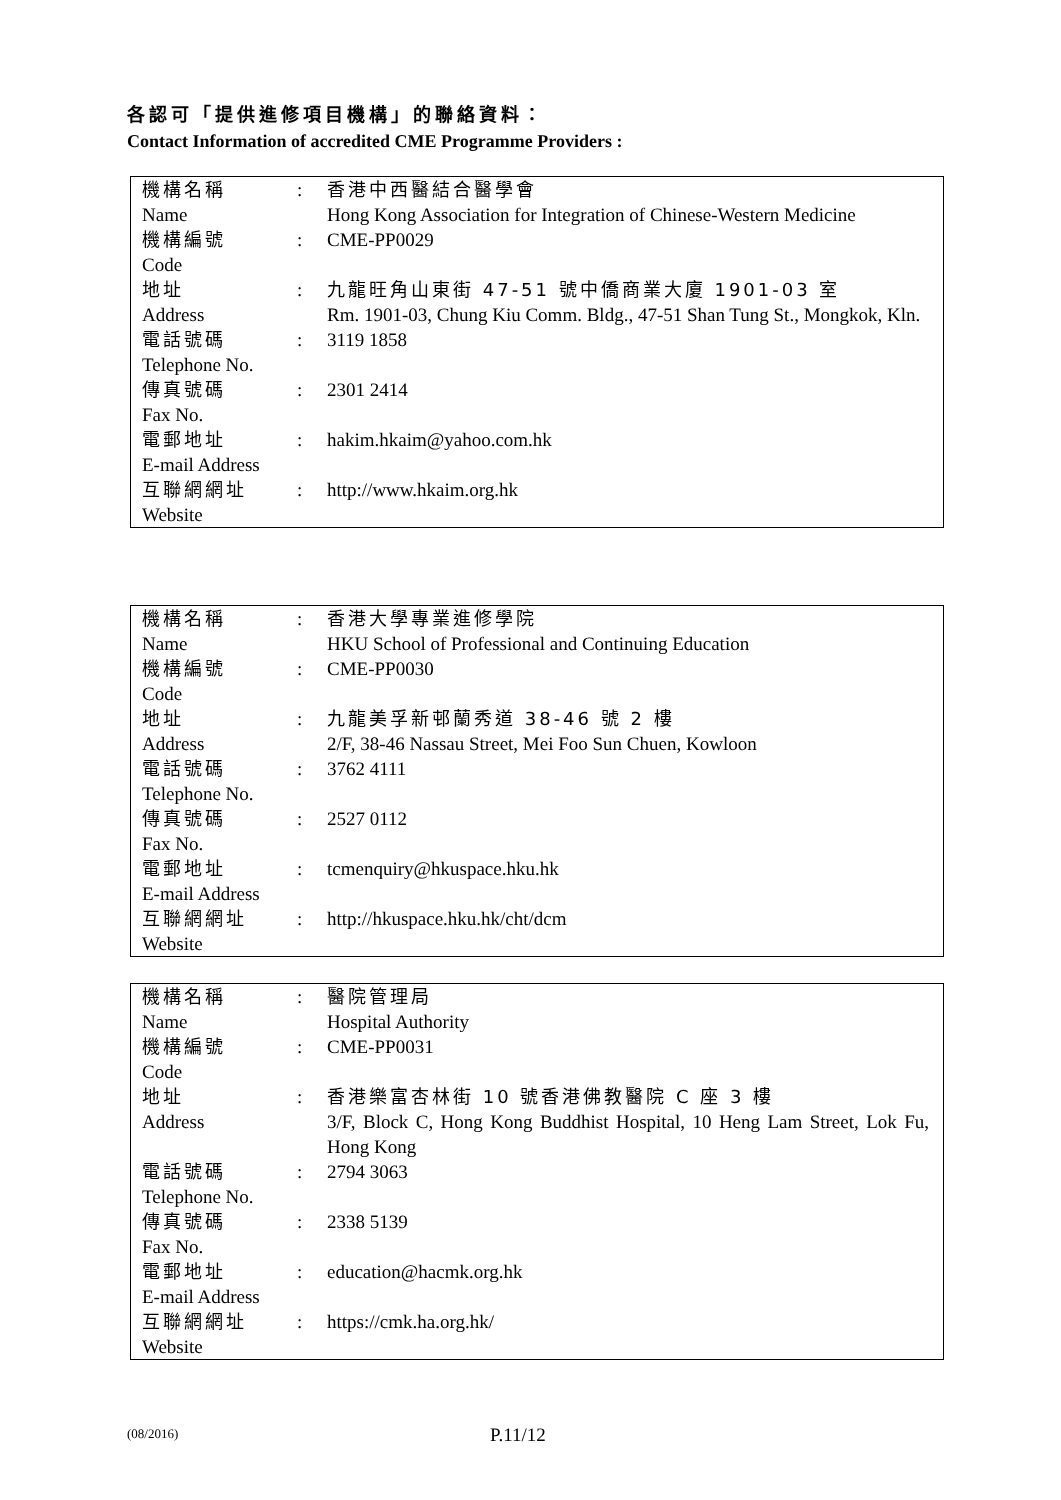各認可「提供進修項目機構」的聯絡資料：
Contact Information of accredited CME Programme Providers :
| 機構名稱 Name | : | 香港中西醫結合醫學會 Hong Kong Association for Integration of Chinese-Western Medicine |
| 機構編號 Code | : | CME-PP0029 |
| 地址 Address | : | 九龍旺角山東街 47-51 號中僑商業大廈 1901-03 室 Rm. 1901-03, Chung Kiu Comm. Bldg., 47-51 Shan Tung St., Mongkok, Kln. |
| 電話號碼 Telephone No. | : | 3119 1858 |
| 傳真號碼 Fax No. | : | 2301 2414 |
| 電郵地址 E-mail Address | : | hakim.hkaim@yahoo.com.hk |
| 互聯網網址 Website | : | http://www.hkaim.org.hk |
| 機構名稱 Name | : | 香港大學專業進修學院 HKU School of Professional and Continuing Education |
| 機構編號 Code | : | CME-PP0030 |
| 地址 Address | : | 九龍美孚新邨蘭秀道 38-46 號 2 樓 2/F, 38-46 Nassau Street, Mei Foo Sun Chuen, Kowloon |
| 電話號碼 Telephone No. | : | 3762 4111 |
| 傳真號碼 Fax No. | : | 2527 0112 |
| 電郵地址 E-mail Address | : | tcmenquiry@hkuspace.hku.hk |
| 互聯網網址 Website | : | http://hkuspace.hku.hk/cht/dcm |
| 機構名稱 Name | : | 醫院管理局 Hospital Authority |
| 機構編號 Code | : | CME-PP0031 |
| 地址 Address | : | 香港樂富杏林街 10 號香港佛教醫院 C 座 3 樓 3/F, Block C, Hong Kong Buddhist Hospital, 10 Heng Lam Street, Lok Fu, Hong Kong |
| 電話號碼 Telephone No. | : | 2794 3063 |
| 傳真號碼 Fax No. | : | 2338 5139 |
| 電郵地址 E-mail Address | : | education@hacmk.org.hk |
| 互聯網網址 Website | : | https://cmk.ha.org.hk/ |
(08/2016) P.11/12